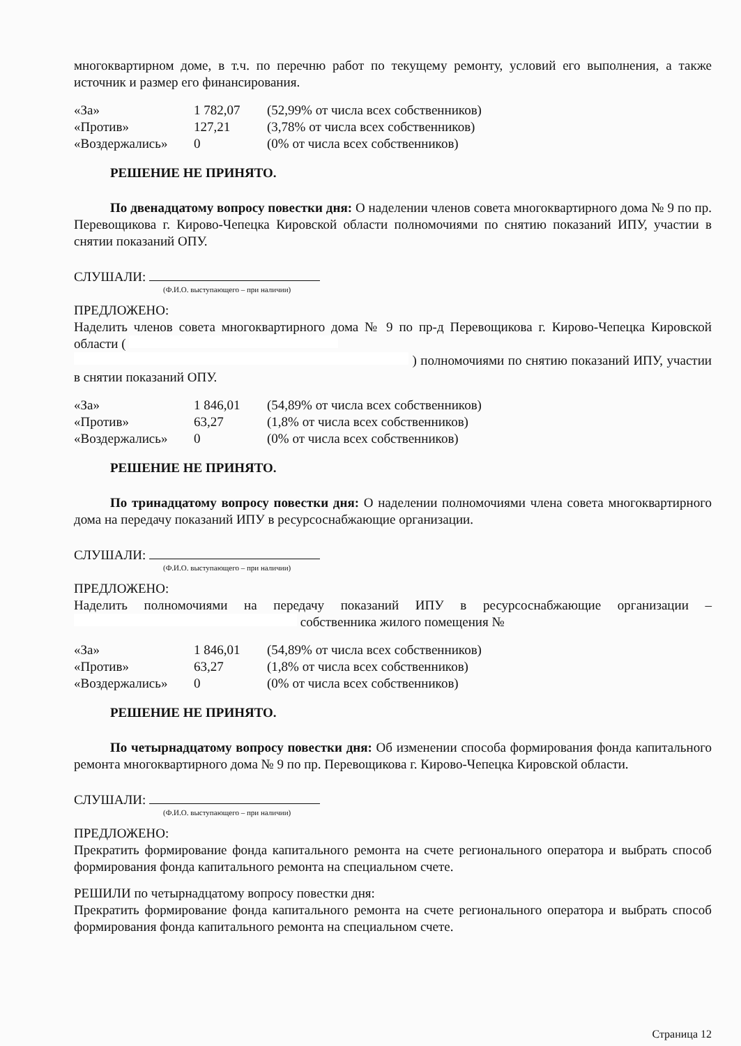многоквартирном доме, в т.ч. по перечню работ по текущему ремонту, условий его выполнения, а также источник и размер его финансирования.
| «За» | 1 782,07 | (52,99% от числа всех собственников) |
| «Против» | 127,21 | (3,78% от числа всех собственников) |
| «Воздержались» | 0 | (0% от числа всех собственников) |
РЕШЕНИЕ НЕ ПРИНЯТО.
По двенадцатому вопросу повестки дня: О наделении членов совета многоквартирного дома № 9 по пр. Перевощикова г. Кирово-Чепецка Кировской области полномочиями по снятию показаний ИПУ, участии в снятии показаний ОПУ.
СЛУШАЛИ:
(Ф.И.О. выступающего – при наличии)
ПРЕДЛОЖЕНО:
Наделить членов совета многоквартирного дома № 9 по пр-д Перевощикова г. Кирово-Чепецка Кировской области (
) полномочиями по снятию показаний ИПУ, участии в снятии показаний ОПУ.
| «За» | 1 846,01 | (54,89% от числа всех собственников) |
| «Против» | 63,27 | (1,8% от числа всех собственников) |
| «Воздержались» | 0 | (0% от числа всех собственников) |
РЕШЕНИЕ НЕ ПРИНЯТО.
По тринадцатому вопросу повестки дня: О наделении полномочиями члена совета многоквартирного дома на передачу показаний ИПУ в ресурсоснабжающие организации.
СЛУШАЛИ:
(Ф.И.О. выступающего – при наличии)
ПРЕДЛОЖЕНО:
Наделить полномочиями на передачу показаний ИПУ в ресурсоснабжающие организации – собственника жилого помещения №
| «За» | 1 846,01 | (54,89% от числа всех собственников) |
| «Против» | 63,27 | (1,8% от числа всех собственников) |
| «Воздержались» | 0 | (0% от числа всех собственников) |
РЕШЕНИЕ НЕ ПРИНЯТО.
По четырнадцатому вопросу повестки дня: Об изменении способа формирования фонда капитального ремонта многоквартирного дома № 9 по пр. Перевощикова г. Кирово-Чепецка Кировской области.
СЛУШАЛИ:
(Ф.И.О. выступающего – при наличии)
ПРЕДЛОЖЕНО:
Прекратить формирование фонда капитального ремонта на счете регионального оператора и выбрать способ формирования фонда капитального ремонта на специальном счете.
РЕШИЛИ по четырнадцатому вопросу повестки дня:
Прекратить формирование фонда капитального ремонта на счете регионального оператора и выбрать способ формирования фонда капитального ремонта на специальном счете.
Страница 12